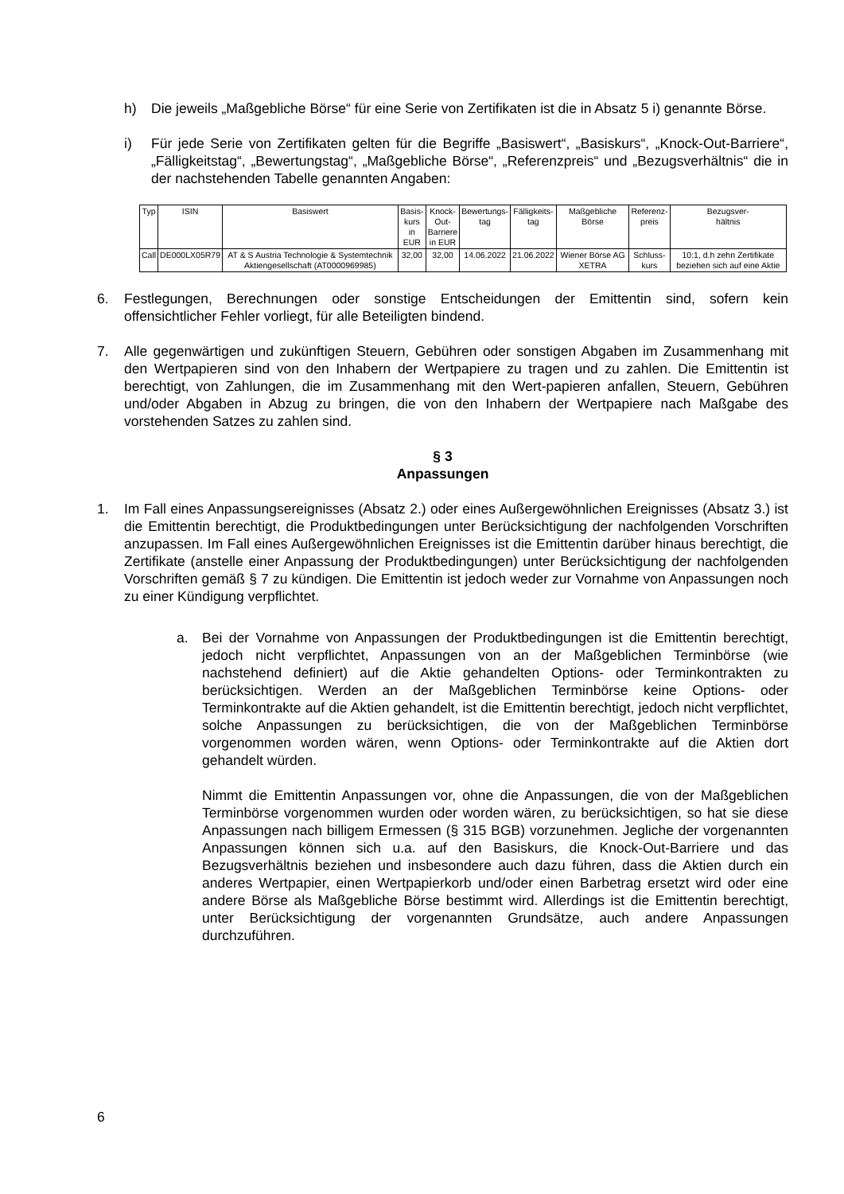h) Die jeweils „Maßgebliche Börse“ für eine Serie von Zertifikaten ist die in Absatz 5 i) genannte Börse.
i) Für jede Serie von Zertifikaten gelten für die Begriffe „Basiswert“, „Basiskurs“, „Knock-Out-Barriere“, „Fälligkeitstag“, „Bewertungstag“, „Maßgebliche Börse“, „Referenzpreis“ und „Bezugsverhältnis“ die in der nachstehenden Tabelle genannten Angaben:
| Typ | ISIN | Basiswert | Basis- kurs in EUR | Knock- Out- Barriere in EUR | Bewertungs- tag | Fälligkeits- tag | Maßgebliche Börse | Referenz- preis | Bezugsver- hältnis |
| --- | --- | --- | --- | --- | --- | --- | --- | --- | --- |
| Call | DE000LX05R79 | AT & S Austria Technologie & Systemtechnik Aktiengesellschaft (AT0000969985) | 32,00 | 32,00 | 14.06.2022 | 21.06.2022 | Wiener Börse AG XETRA | Schluss- kurs | 10:1, d.h zehn Zertifikate beziehen sich auf eine Aktie |
6. Festlegungen, Berechnungen oder sonstige Entscheidungen der Emittentin sind, sofern kein offensichtlicher Fehler vorliegt, für alle Beteiligten bindend.
7. Alle gegenwärtigen und zukünftigen Steuern, Gebühren oder sonstigen Abgaben im Zusammenhang mit den Wertpapieren sind von den Inhabern der Wertpapiere zu tragen und zu zahlen. Die Emittentin ist berechtigt, von Zahlungen, die im Zusammenhang mit den Wert-papieren anfallen, Steuern, Gebühren und/oder Abgaben in Abzug zu bringen, die von den Inhabern der Wertpapiere nach Maßgabe des vorstehenden Satzes zu zahlen sind.
§ 3
Anpassungen
1. Im Fall eines Anpassungsereignisses (Absatz 2.) oder eines Außergewöhnlichen Ereignisses (Absatz 3.) ist die Emittentin berechtigt, die Produktbedingungen unter Berücksichtigung der nachfolgenden Vorschriften anzupassen. Im Fall eines Außergewöhnlichen Ereignisses ist die Emittentin darüber hinaus berechtigt, die Zertifikate (anstelle einer Anpassung der Produktbedingungen) unter Berücksichtigung der nachfolgenden Vorschriften gemäß § 7 zu kündigen. Die Emittentin ist jedoch weder zur Vornahme von Anpassungen noch zu einer Kündigung verpflichtet.
a. Bei der Vornahme von Anpassungen der Produktbedingungen ist die Emittentin berechtigt, jedoch nicht verpflichtet, Anpassungen von an der Maßgeblichen Terminbörse (wie nachstehend definiert) auf die Aktie gehandelten Options- oder Terminkontrakten zu berücksichtigen. Werden an der Maßgeblichen Terminbörse keine Options- oder Terminkontrakte auf die Aktien gehandelt, ist die Emittentin berechtigt, jedoch nicht verpflichtet, solche Anpassungen zu berücksichtigen, die von der Maßgeblichen Terminbörse vorgenommen worden wären, wenn Options- oder Terminkontrakte auf die Aktien dort gehandelt würden.
Nimmt die Emittentin Anpassungen vor, ohne die Anpassungen, die von der Maßgeblichen Terminbörse vorgenommen wurden oder worden wären, zu berücksichtigen, so hat sie diese Anpassungen nach billigem Ermessen (§ 315 BGB) vorzunehmen. Jegliche der vorgenannten Anpassungen können sich u.a. auf den Basiskurs, die Knock-Out-Barriere und das Bezugsverhältnis beziehen und insbesondere auch dazu führen, dass die Aktien durch ein anderes Wertpapier, einen Wertpapierkorb und/oder einen Barbetrag ersetzt wird oder eine andere Börse als Maßgebliche Börse bestimmt wird. Allerdings ist die Emittentin berechtigt, unter Berücksichtigung der vorgenannten Grundsätze, auch andere Anpassungen durchzuführen.
6